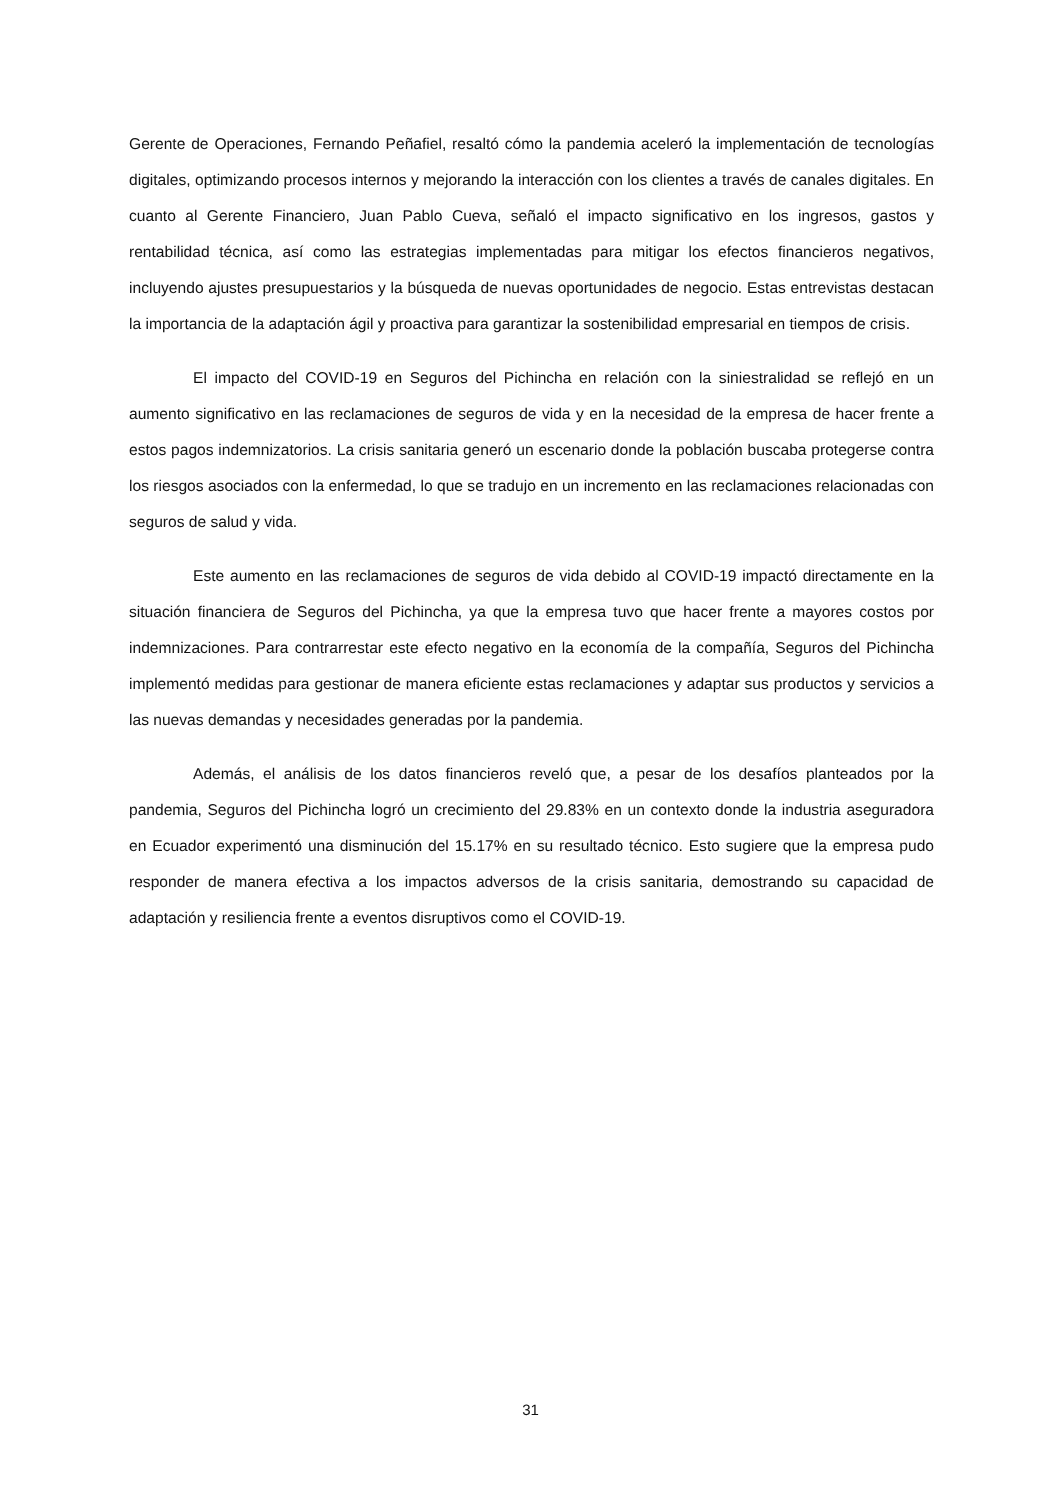Gerente de Operaciones, Fernando Peñafiel, resaltó cómo la pandemia aceleró la implementación de tecnologías digitales, optimizando procesos internos y mejorando la interacción con los clientes a través de canales digitales. En cuanto al Gerente Financiero, Juan Pablo Cueva, señaló el impacto significativo en los ingresos, gastos y rentabilidad técnica, así como las estrategias implementadas para mitigar los efectos financieros negativos, incluyendo ajustes presupuestarios y la búsqueda de nuevas oportunidades de negocio. Estas entrevistas destacan la importancia de la adaptación ágil y proactiva para garantizar la sostenibilidad empresarial en tiempos de crisis.
El impacto del COVID-19 en Seguros del Pichincha en relación con la siniestralidad se reflejó en un aumento significativo en las reclamaciones de seguros de vida y en la necesidad de la empresa de hacer frente a estos pagos indemnizatorios. La crisis sanitaria generó un escenario donde la población buscaba protegerse contra los riesgos asociados con la enfermedad, lo que se tradujo en un incremento en las reclamaciones relacionadas con seguros de salud y vida.
Este aumento en las reclamaciones de seguros de vida debido al COVID-19 impactó directamente en la situación financiera de Seguros del Pichincha, ya que la empresa tuvo que hacer frente a mayores costos por indemnizaciones. Para contrarrestar este efecto negativo en la economía de la compañía, Seguros del Pichincha implementó medidas para gestionar de manera eficiente estas reclamaciones y adaptar sus productos y servicios a las nuevas demandas y necesidades generadas por la pandemia.
Además, el análisis de los datos financieros reveló que, a pesar de los desafíos planteados por la pandemia, Seguros del Pichincha logró un crecimiento del 29.83% en un contexto donde la industria aseguradora en Ecuador experimentó una disminución del 15.17% en su resultado técnico. Esto sugiere que la empresa pudo responder de manera efectiva a los impactos adversos de la crisis sanitaria, demostrando su capacidad de adaptación y resiliencia frente a eventos disruptivos como el COVID-19.
31